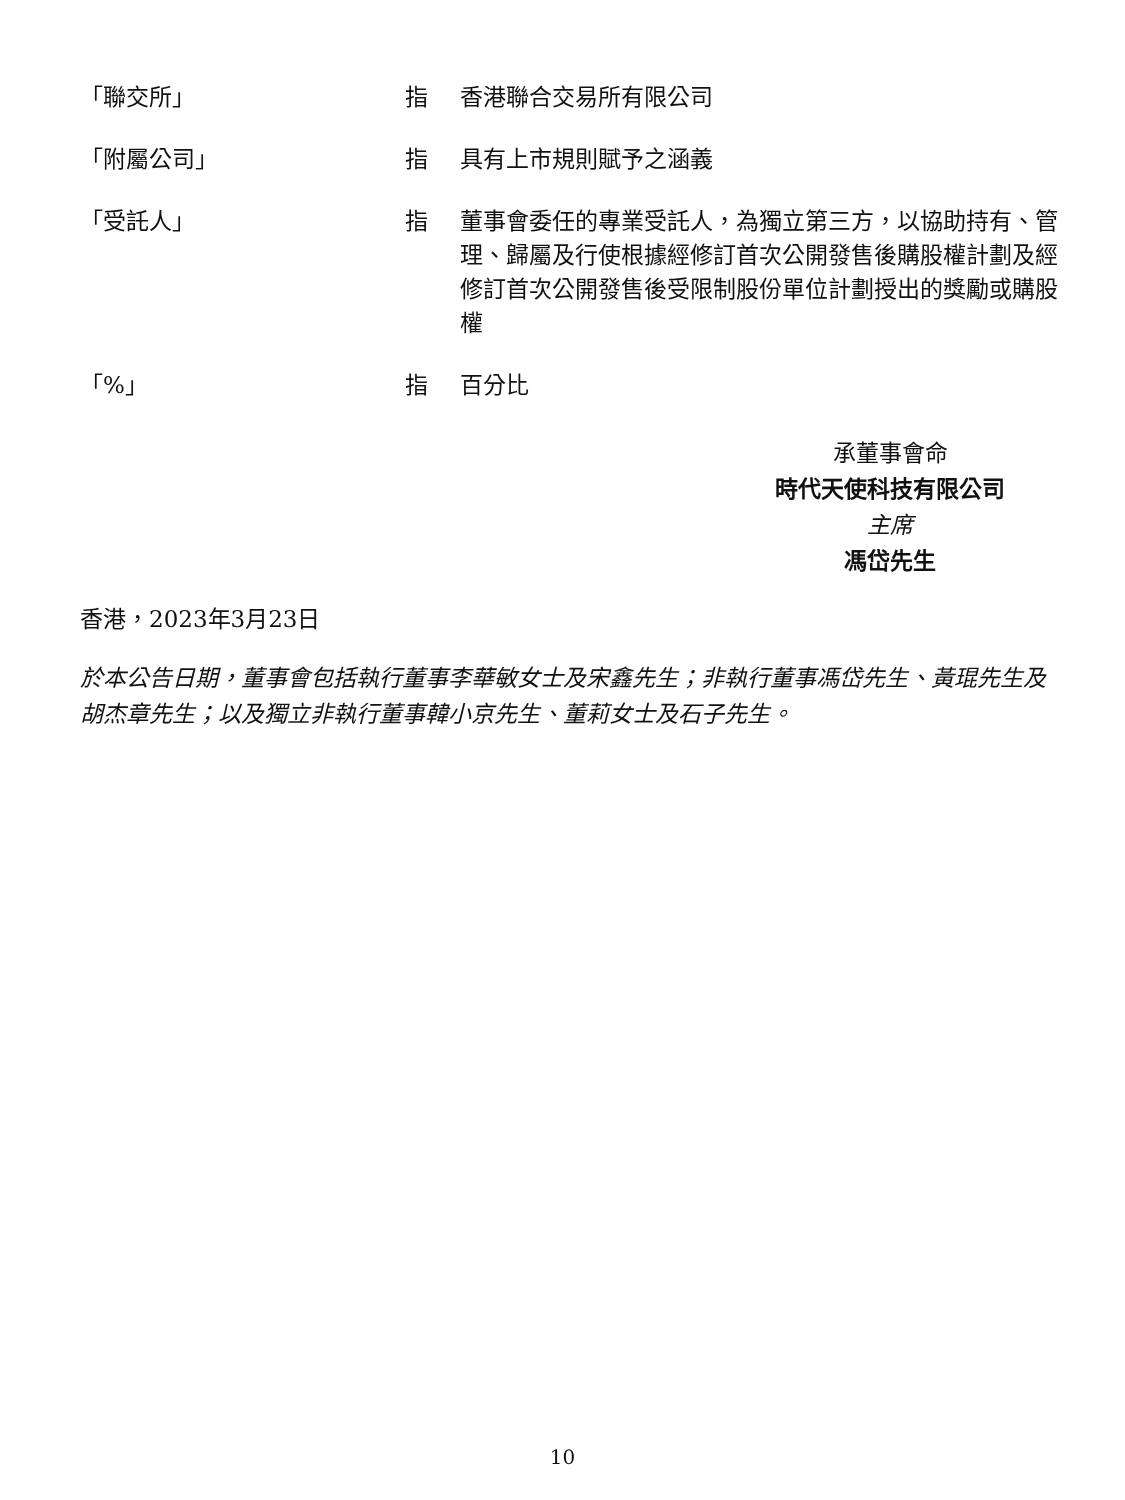| 「聯交所」 | 指 | 香港聯合交易所有限公司 |
| 「附屬公司」 | 指 | 具有上市規則賦予之涵義 |
| 「受託人」 | 指 | 董事會委任的專業受託人，為獨立第三方，以協助持有、管理、歸屬及行使根據經修訂首次公開發售後購股權計劃及經修訂首次公開發售後受限制股份單位計劃授出的獎勵或購股權 |
| 「%」 | 指 | 百分比 |
承董事會命
時代天使科技有限公司
主席
馮岱先生
香港，2023年3月23日
於本公告日期，董事會包括執行董事李華敏女士及宋鑫先生；非執行董事馮岱先生、黃琨先生及胡杰章先生；以及獨立非執行董事韓小京先生、董莉女士及石子先生。
10